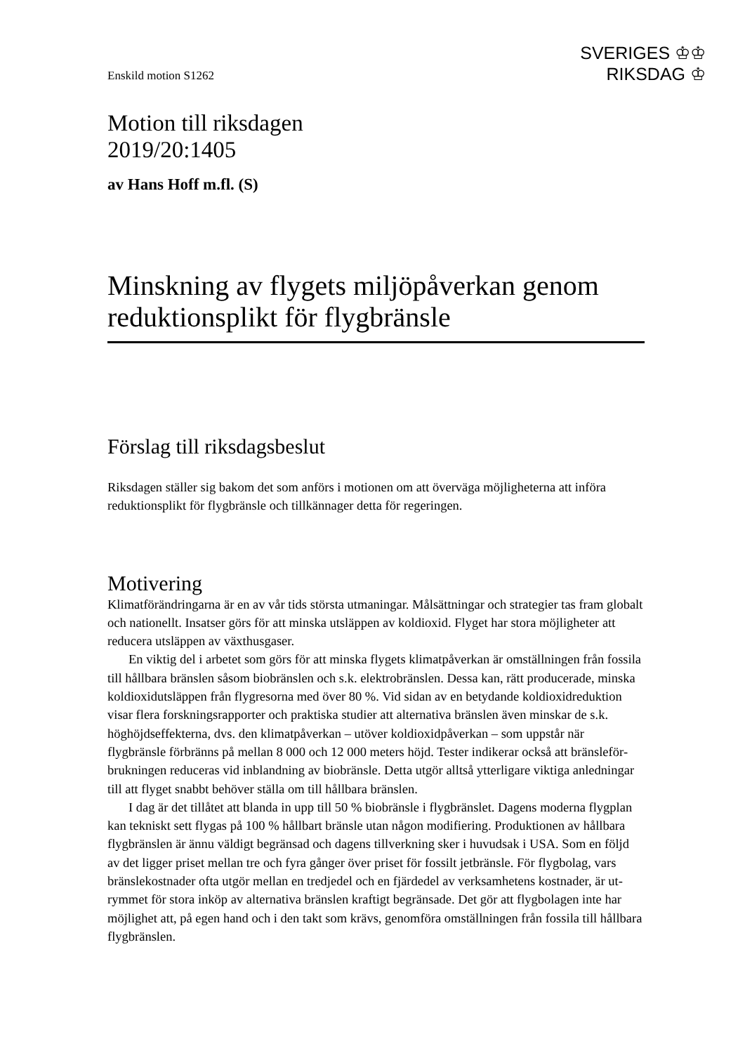SVERIGES ♔♔
RIKSDAG ♔
Enskild motion S1262
Motion till riksdagen
2019/20:1405
av Hans Hoff m.fl. (S)
Minskning av flygets miljöpåverkan genom reduktionsplikt för flygbränsle
Förslag till riksdagsbeslut
Riksdagen ställer sig bakom det som anförs i motionen om att överväga möjligheterna att införa reduktionsplikt för flygbränsle och tillkännager detta för regeringen.
Motivering
Klimatförändringarna är en av vår tids största utmaningar. Målsättningar och strategier tas fram globalt och nationellt. Insatser görs för att minska utsläppen av koldioxid. Flyget har stora möjligheter att reducera utsläppen av växthusgaser.
En viktig del i arbetet som görs för att minska flygets klimatpåverkan är omställ­ningen från fossila till hållbara bränslen såsom biobränslen och s.k. elektrobränslen. Dessa kan, rätt producerade, minska koldioxidutsläppen från flygresorna med över 80 %. Vid sidan av en betydande koldioxidreduktion visar flera forskningsrapporter och praktiska studier att alternativa bränslen även minskar de s.k. höghöjdseffekterna, dvs. den klimatpåverkan – utöver koldioxidpåverkan – som uppstår när flygbränsle för­bränns på mellan 8 000 och 12 000 meters höjd. Tester indikerar också att bränsleför­brukningen reduceras vid inblandning av biobränsle. Detta utgör alltså ytterligare viktiga anledningar till att flyget snabbt behöver ställa om till hållbara bränslen.
I dag är det tillåtet att blanda in upp till 50 % biobränsle i flygbränslet. Dagens moderna flygplan kan tekniskt sett flygas på 100 % hållbart bränsle utan någon modifiering. Produktionen av hållbara flygbränslen är ännu väldigt begränsad och dagens tillverkning sker i huvudsak i USA. Som en följd av det ligger priset mellan tre och fyra gånger över priset för fossilt jetbränsle. För flygbolag, vars bränslekostnader ofta utgör mellan en tredjedel och en fjärdedel av verksamhetens kostnader, är ut­rymmet för stora inköp av alternativa bränslen kraftigt begränsade. Det gör att flyg­bolagen inte har möjlighet att, på egen hand och i den takt som krävs, genomföra omställningen från fossila till hållbara flygbränslen.